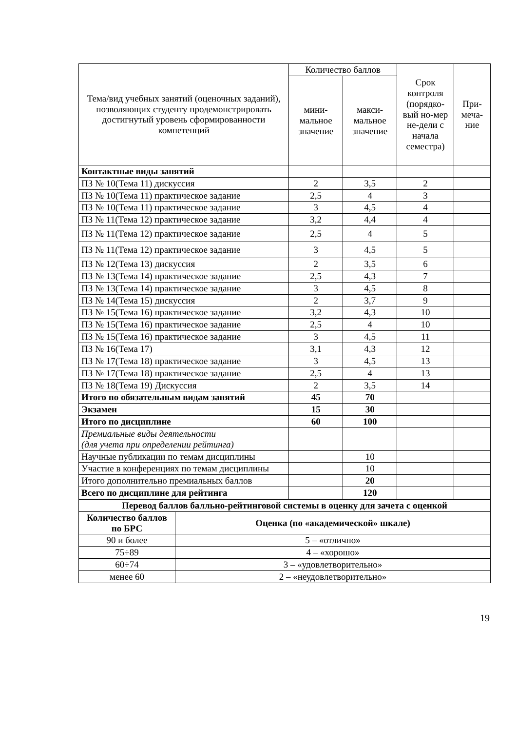| Тема/вид учебных занятий (оценочных заданий), позволяющих студенту продемонстрировать достигнутый уровень сформированности компетенций | Количество баллов | | Срок контроля (порядко-вый но-мер не-дели с начала семестра) | При-меча-ние |
| --- | --- | --- | --- | --- |
| | мини-мальное значение | макси-мальное значение | | |
| Контактные виды занятий | | | | |
| ПЗ № 10(Тема 11) дискуссия | 2 | 3,5 | 2 | |
| ПЗ № 10(Тема 11) практическое задание | 2,5 | 4 | 3 | |
| ПЗ № 10(Тема 11) практическое задание | 3 | 4,5 | 4 | |
| ПЗ № 11(Тема 12) практическое задание | 3,2 | 4,4 | 4 | |
| ПЗ № 11(Тема 12) практическое задание | 2,5 | 4 | 5 | |
| ПЗ № 11(Тема 12) практическое задание | 3 | 4,5 | 5 | |
| ПЗ № 12(Тема 13) дискуссия | 2 | 3,5 | 6 | |
| ПЗ № 13(Тема 14) практическое задание | 2,5 | 4,3 | 7 | |
| ПЗ № 13(Тема 14) практическое задание | 3 | 4,5 | 8 | |
| ПЗ № 14(Тема 15) дискуссия | 2 | 3,7 | 9 | |
| ПЗ № 15(Тема 16) практическое задание | 3,2 | 4,3 | 10 | |
| ПЗ № 15(Тема 16) практическое задание | 2,5 | 4 | 10 | |
| ПЗ № 15(Тема 16) практическое задание | 3 | 4,5 | 11 | |
| ПЗ № 16(Тема 17) | 3,1 | 4,3 | 12 | |
| ПЗ № 17(Тема 18) практическое задание | 3 | 4,5 | 13 | |
| ПЗ № 17(Тема 18) практическое задание | 2,5 | 4 | 13 | |
| ПЗ № 18(Тема 19) Дискуссия | 2 | 3,5 | 14 | |
| Итого по обязательным видам занятий | 45 | 70 | | |
| Экзамен | 15 | 30 | | |
| Итого по дисциплине | 60 | 100 | | |
| Премиальные виды деятельности (для учета при определении рейтинга) | | | | |
| Научные публикации по темам дисциплины | | 10 | | |
| Участие в конференциях по темам дисциплины | | 10 | | |
| Итого дополнительно премиальных баллов | | 20 | | |
| Всего по дисциплине для рейтинга | | 120 | | |
| Перевод баллов балльно-рейтинговой системы в оценку для зачета с оценкой | |
| Количество баллов по БРС | Оценка (по «академической» шкале) |
| 90 и более | 5 – «отлично» |
| 75÷89 | 4 – «хорошо» |
| 60÷74 | 3 – «удовлетворительно» |
| менее 60 | 2 – «неудовлетворительно» |
19